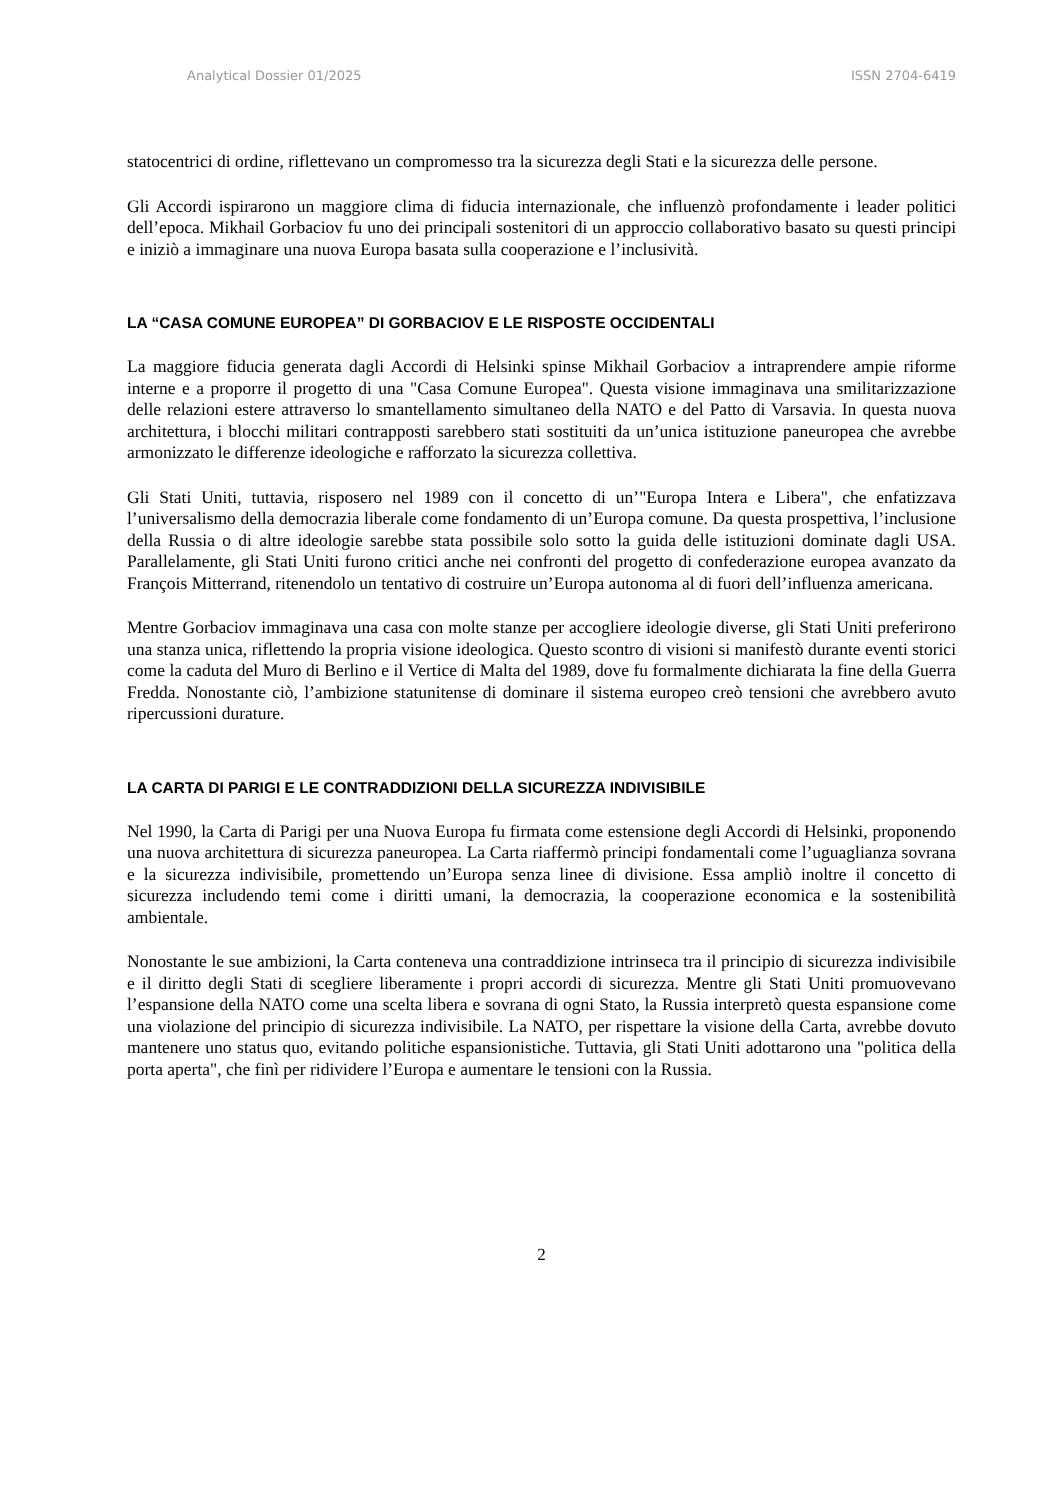Analytical Dossier 01/2025 ISSN 2704-6419
statocentrici di ordine, riflettevano un compromesso tra la sicurezza degli Stati e la sicurezza delle persone.
Gli Accordi ispirarono un maggiore clima di fiducia internazionale, che influenzò profondamente i leader politici dell’epoca. Mikhail Gorbaciov fu uno dei principali sostenitori di un approccio collaborativo basato su questi principi e iniziò a immaginare una nuova Europa basata sulla cooperazione e l’inclusività.
LA “CASA COMUNE EUROPEA” DI GORBACIOV E LE RISPOSTE OCCIDENTALI
La maggiore fiducia generata dagli Accordi di Helsinki spinse Mikhail Gorbaciov a intraprendere ampie riforme interne e a proporre il progetto di una "Casa Comune Europea". Questa visione immaginava una smilitarizzazione delle relazioni estere attraverso lo smantellamento simultaneo della NATO e del Patto di Varsavia. In questa nuova architettura, i blocchi militari contrapposti sarebbero stati sostituiti da un’unica istituzione paneuropea che avrebbe armonizzato le differenze ideologiche e rafforzato la sicurezza collettiva.
Gli Stati Uniti, tuttavia, risposero nel 1989 con il concetto di un’"Europa Intera e Libera", che enfatizzava l’universalismo della democrazia liberale come fondamento di un’Europa comune. Da questa prospettiva, l’inclusione della Russia o di altre ideologie sarebbe stata possibile solo sotto la guida delle istituzioni dominate dagli USA. Parallelamente, gli Stati Uniti furono critici anche nei confronti del progetto di confederazione europea avanzato da François Mitterrand, ritenendolo un tentativo di costruire un’Europa autonoma al di fuori dell’influenza americana.
Mentre Gorbaciov immaginava una casa con molte stanze per accogliere ideologie diverse, gli Stati Uniti preferirono una stanza unica, riflettendo la propria visione ideologica. Questo scontro di visioni si manifestò durante eventi storici come la caduta del Muro di Berlino e il Vertice di Malta del 1989, dove fu formalmente dichiarata la fine della Guerra Fredda. Nonostante ciò, l’ambizione statunitense di dominare il sistema europeo creò tensioni che avrebbero avuto ripercussioni durature.
LA CARTA DI PARIGI E LE CONTRADDIZIONI DELLA SICUREZZA INDIVISIBILE
Nel 1990, la Carta di Parigi per una Nuova Europa fu firmata come estensione degli Accordi di Helsinki, proponendo una nuova architettura di sicurezza paneuropea. La Carta riaffermò principi fondamentali come l’uguaglianza sovrana e la sicurezza indivisibile, promettendo un’Europa senza linee di divisione. Essa ampliò inoltre il concetto di sicurezza includendo temi come i diritti umani, la democrazia, la cooperazione economica e la sostenibilità ambientale.
Nonostante le sue ambizioni, la Carta conteneva una contraddizione intrinseca tra il principio di sicurezza indivisibile e il diritto degli Stati di scegliere liberamente i propri accordi di sicurezza. Mentre gli Stati Uniti promuovevano l’espansione della NATO come una scelta libera e sovrana di ogni Stato, la Russia interpretò questa espansione come una violazione del principio di sicurezza indivisibile. La NATO, per rispettare la visione della Carta, avrebbe dovuto mantenere uno status quo, evitando politiche espansionistiche. Tuttavia, gli Stati Uniti adottarono una "politica della porta aperta", che finì per ridividere l’Europa e aumentare le tensioni con la Russia.
2